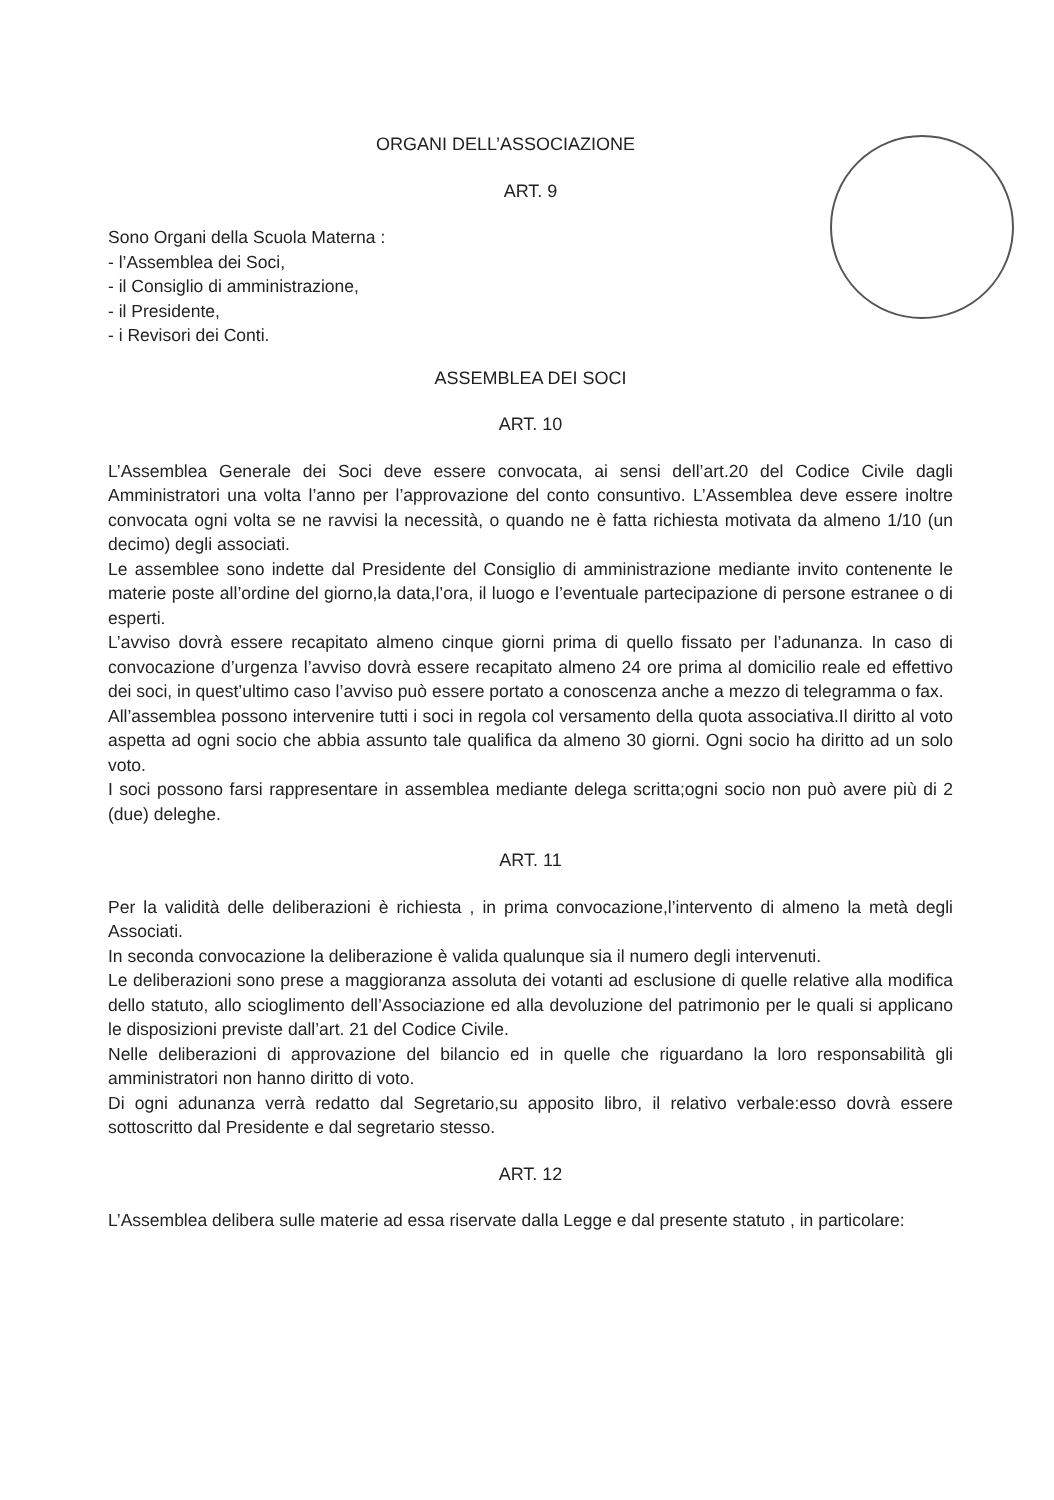ORGANI DELL’ASSOCIAZIONE
ART. 9
Sono Organi della Scuola Materna :
- l’Assemblea dei Soci,
- il Consiglio di amministrazione,
- il Presidente,
- i Revisori dei Conti.
ASSEMBLEA DEI SOCI
ART. 10
L’Assemblea Generale dei Soci deve essere convocata, ai sensi dell’art.20 del Codice Civile dagli Amministratori una volta l’anno per l’approvazione del conto consuntivo. L’Assemblea deve essere inoltre convocata ogni volta se ne ravvisi la necessità, o quando ne è fatta richiesta motivata da almeno 1/10 (un decimo) degli associati.
Le assemblee sono indette dal Presidente del Consiglio di amministrazione mediante invito contenente le materie poste all’ordine del giorno,la data,l’ora, il luogo e l’eventuale partecipazione di persone estranee o di esperti.
L’avviso dovrà essere recapitato almeno cinque giorni prima di quello fissato per l’adunanza. In caso di convocazione d’urgenza l’avviso dovrà essere recapitato almeno 24 ore prima al domicilio reale ed effettivo dei soci, in quest’ultimo caso l’avviso può essere portato a conoscenza anche a mezzo di telegramma o fax.
All’assemblea possono intervenire tutti i soci in regola col versamento della quota associativa.Il diritto al voto aspetta ad ogni socio che abbia assunto tale qualifica da almeno 30 giorni. Ogni socio ha diritto ad un solo voto.
I soci possono farsi rappresentare in assemblea mediante delega scritta;ogni socio non può avere più di 2 (due) deleghe.
ART. 11
Per la validità delle deliberazioni è richiesta , in prima convocazione,l’intervento di almeno la metà degli Associati.
In seconda convocazione la deliberazione è valida qualunque sia il numero degli intervenuti.
Le deliberazioni sono prese a maggioranza assoluta dei votanti ad esclusione di quelle relative alla modifica dello statuto, allo scioglimento dell’Associazione ed alla devoluzione del patrimonio per le quali si applicano le disposizioni previste dall’art. 21 del Codice Civile.
Nelle deliberazioni di approvazione del bilancio ed in quelle che riguardano la loro responsabilità gli amministratori non hanno diritto di voto.
Di ogni adunanza verrà redatto dal Segretario,su apposito libro, il relativo verbale:esso dovrà essere sottoscritto dal Presidente e dal segretario stesso.
ART. 12
L’Assemblea delibera sulle materie ad essa riservate dalla Legge e dal presente statuto , in particolare: